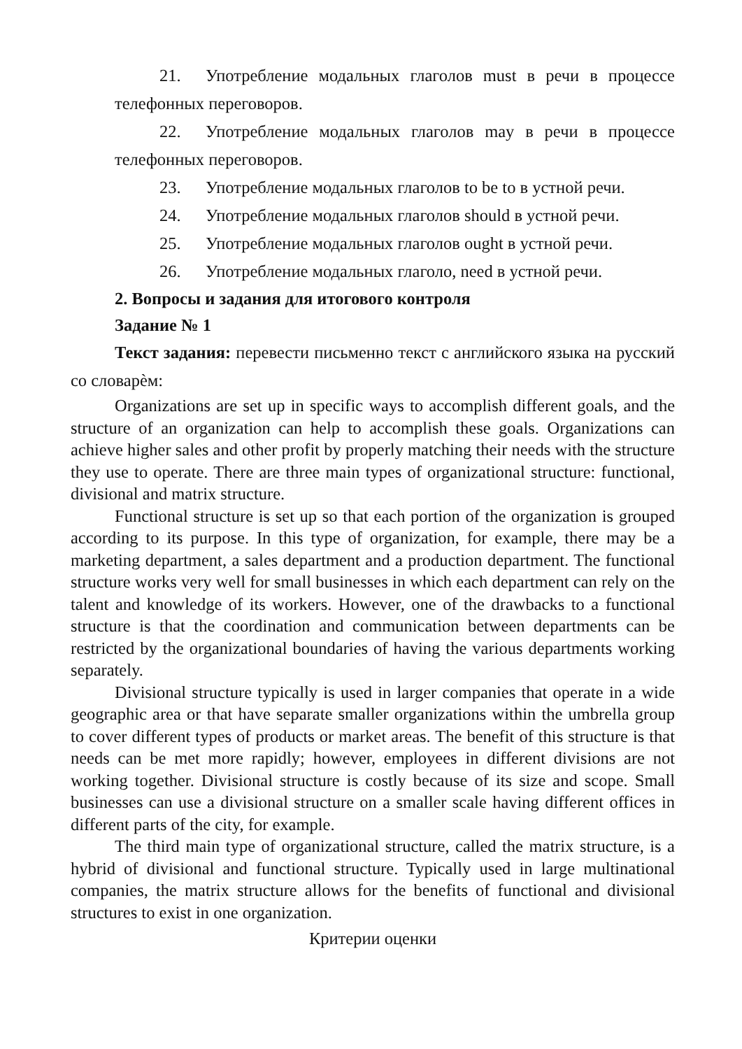21. Употребление модальных глаголов must в речи в процессе телефонных переговоров.
22. Употребление модальных глаголов may в речи в процессе телефонных переговоров.
23. Употребление модальных глаголов to be to в устной речи.
24. Употребление модальных глаголов should в устной речи.
25. Употребление модальных глаголов ought в устной речи.
26. Употребление модальных глаголо, need в устной речи.
2. Вопросы и задания для итогового контроля
Задание № 1
Текст задания: перевести письменно текст с английского языка на русский со словарѐм:
Organizations are set up in specific ways to accomplish different goals, and the structure of an organization can help to accomplish these goals. Organizations can achieve higher sales and other profit by properly matching their needs with the structure they use to operate. There are three main types of organizational structure: functional, divisional and matrix structure.
Functional structure is set up so that each portion of the organization is grouped according to its purpose. In this type of organization, for example, there may be a marketing department, a sales department and a production department. The functional structure works very well for small businesses in which each department can rely on the talent and knowledge of its workers. However, one of the drawbacks to a functional structure is that the coordination and communication between departments can be restricted by the organizational boundaries of having the various departments working separately.
Divisional structure typically is used in larger companies that operate in a wide geographic area or that have separate smaller organizations within the umbrella group to cover different types of products or market areas. The benefit of this structure is that needs can be met more rapidly; however, employees in different divisions are not working together. Divisional structure is costly because of its size and scope. Small businesses can use a divisional structure on a smaller scale having different offices in different parts of the city, for example.
The third main type of organizational structure, called the matrix structure, is a hybrid of divisional and functional structure. Typically used in large multinational companies, the matrix structure allows for the benefits of functional and divisional structures to exist in one organization.
Критерии оценки